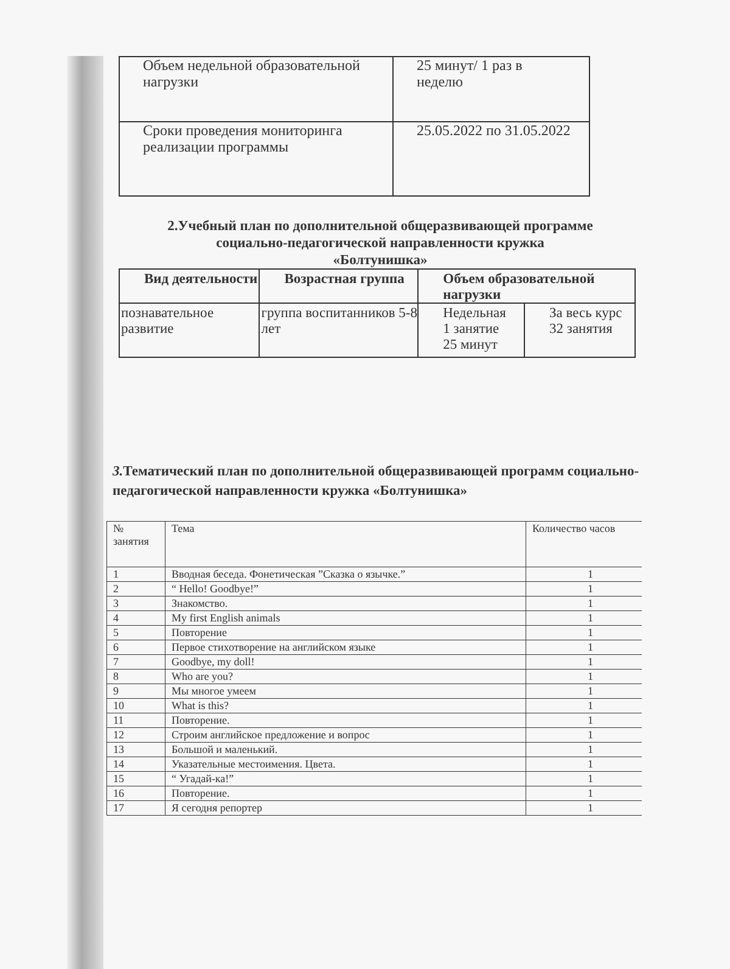| Объем недельной образовательной нагрузки | 25 минут/ 1 раз в неделю |
| Сроки проведения мониторинга реализации программы | 25.05.2022 по 31.05.2022 |
2.Учебный план по дополнительной общеразвивающей программе
социально-педагогической направленности кружка
«Болтунишка»
| Вид деятельности | Возрастная группа | Объем образовательной нагрузки | |
| --- | --- | --- | --- |
| познавательное развитие | группа воспитанников 5-8 лет | Недельная 1 занятие 25 минут | За весь курс 32 занятия |
3. Тематический план по дополнительной общеразвивающей программ социально-педагогической направленности кружка «Болтунишка»
| № занятия | Тема | Количество часов |
| --- | --- | --- |
| 1 | Вводная беседа. Фонетическая ”Сказка о язычке.” | 1 |
| 2 | “ Hello! Goodbye!” | 1 |
| 3 | Знакомство. | 1 |
| 4 | My first English animals | 1 |
| 5 | Повторение | 1 |
| 6 | Первое стихотворение на английском языке | 1 |
| 7 | Goodbye, my doll! | 1 |
| 8 | Who are you? | 1 |
| 9 | Мы многое умеем | 1 |
| 10 | What is this? | 1 |
| 11 | Повторение. | 1 |
| 12 | Строим английское предложение и вопрос | 1 |
| 13 | Большой и маленький. | 1 |
| 14 | Указательные местоимения. Цвета. | 1 |
| 15 | “ Угадай-ка!” | 1 |
| 16 | Повторение. | 1 |
| 17 | Я сегодня репортер | 1 |